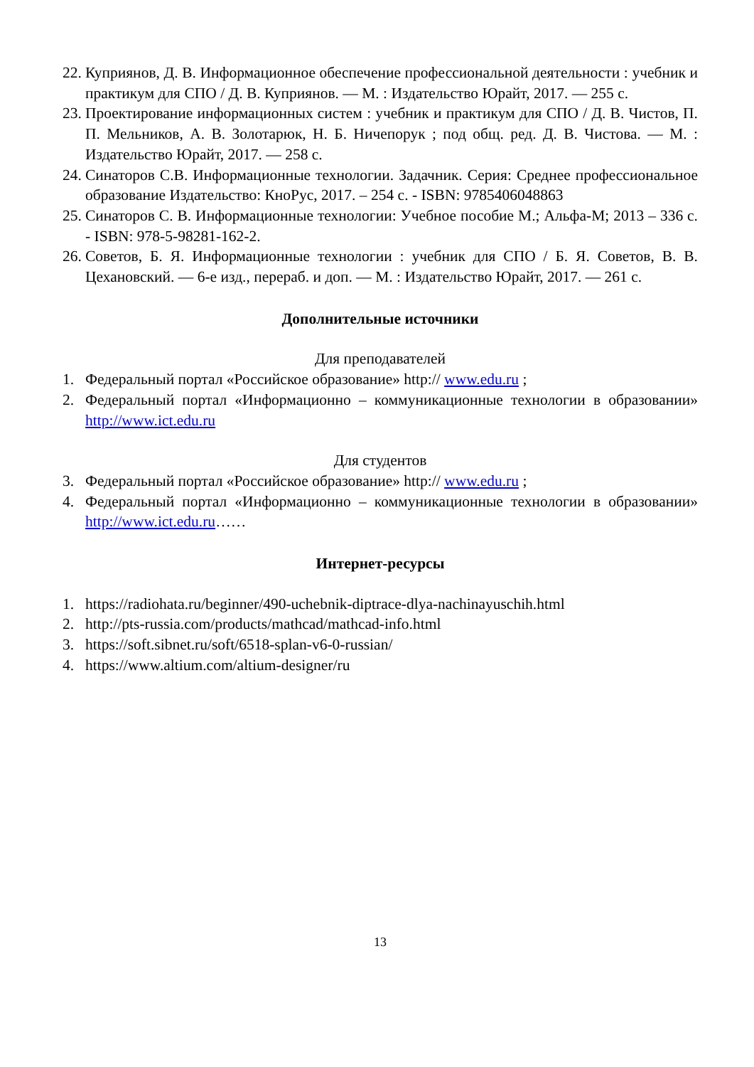22. Куприянов, Д. В. Информационное обеспечение профессиональной деятельности : учебник и практикум для СПО / Д. В. Куприянов. — М. : Издательство Юрайт, 2017. — 255 с.
23. Проектирование информационных систем : учебник и практикум для СПО / Д. В. Чистов, П. П. Мельников, А. В. Золотарюк, Н. Б. Ничепорук ; под общ. ред. Д. В. Чистова. — М. : Издательство Юрайт, 2017. — 258 с.
24. Синаторов С.В. Информационные технологии. Задачник. Серия: Среднее профессиональное образование Издательство: КноРус, 2017. – 254 с. - ISBN: 9785406048863
25. Синаторов С. В. Информационные технологии: Учебное пособие М.; Альфа-М; 2013 – 336 с. - ISBN: 978-5-98281-162-2.
26. Советов, Б. Я. Информационные технологии : учебник для СПО / Б. Я. Советов, В. В. Цехановский. — 6-е изд., перераб. и доп. — М. : Издательство Юрайт, 2017. — 261 с.
Дополнительные источники
Для преподавателей
1. Федеральный портал «Российское образование» http:// www.edu.ru ;
2. Федеральный портал «Информационно – коммуникационные технологии в образовании» http://www.ict.edu.ru
Для студентов
3. Федеральный портал «Российское образование» http:// www.edu.ru ;
4. Федеральный портал «Информационно – коммуникационные технологии в образовании» http://www.ict.edu.ru……
Интернет-ресурсы
1. https://radiohata.ru/beginner/490-uchebnik-diptrace-dlya-nachinayuschih.html
2. http://pts-russia.com/products/mathcad/mathcad-info.html
3. https://soft.sibnet.ru/soft/6518-splan-v6-0-russian/
4. https://www.altium.com/altium-designer/ru
13